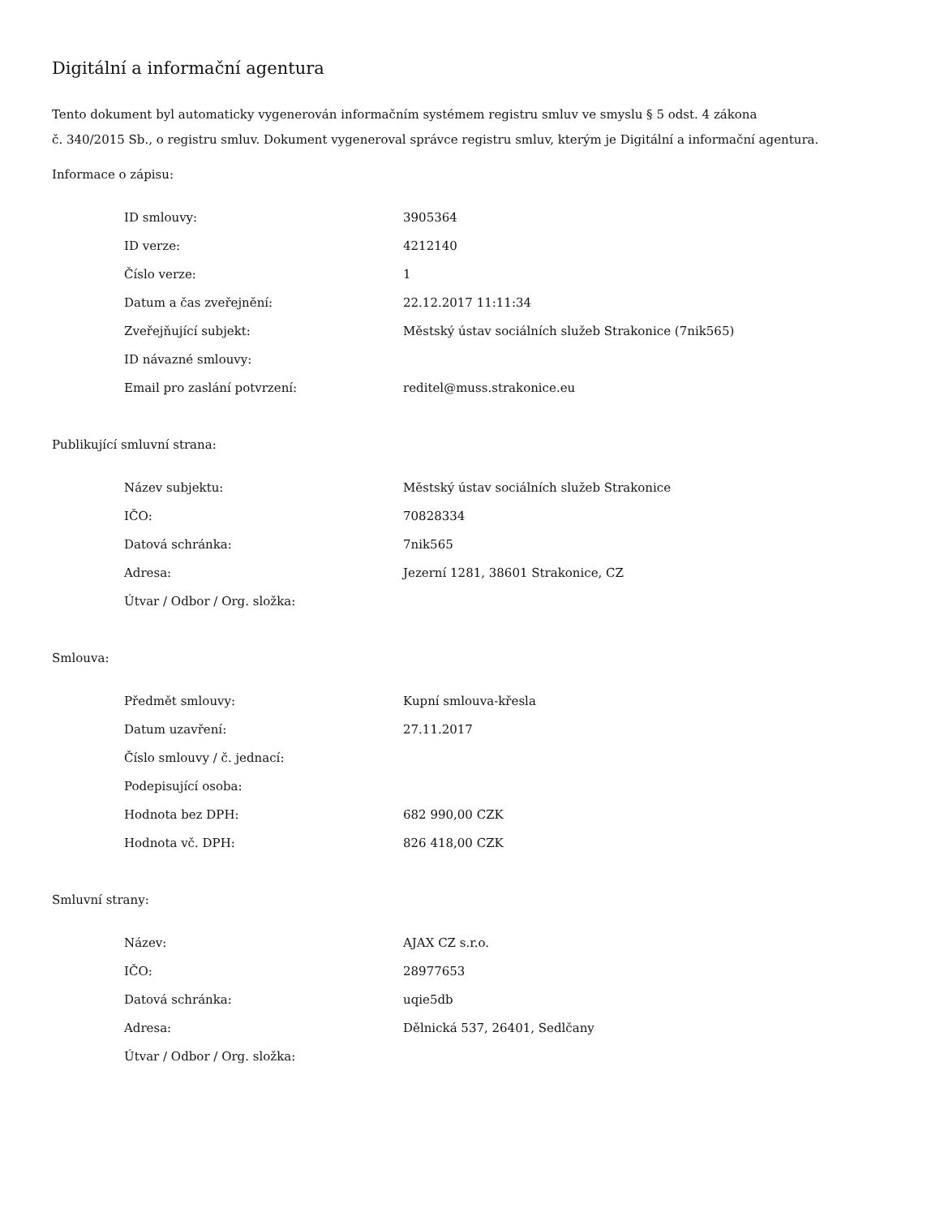Digitální a informační agentura
Tento dokument byl automaticky vygenerován informačním systémem registru smluv ve smyslu § 5 odst. 4 zákona
č. 340/2015 Sb., o registru smluv. Dokument vygeneroval správce registru smluv, kterým je Digitální a informační agentura.
Informace o zápisu:
| ID smlouvy: | 3905364 |
| ID verze: | 4212140 |
| Číslo verze: | 1 |
| Datum a čas zveřejnění: | 22.12.2017 11:11:34 |
| Zveřejňující subjekt: | Městský ústav sociálních služeb Strakonice (7nik565) |
| ID návazné smlouvy: | |
| Email pro zaslání potvrzení: | reditel@muss.strakonice.eu |
Publikující smluvní strana:
| Název subjektu: | Městský ústav sociálních služeb Strakonice |
| IČO: | 70828334 |
| Datová schránka: | 7nik565 |
| Adresa: | Jezerní 1281, 38601 Strakonice, CZ |
| Útvar / Odbor / Org. složka: | |
Smlouva:
| Předmět smlouvy: | Kupní smlouva-křesla |
| Datum uzavření: | 27.11.2017 |
| Číslo smlouvy / č. jednací: | |
| Podepisující osoba: | |
| Hodnota bez DPH: | 682 990,00 CZK |
| Hodnota vč. DPH: | 826 418,00 CZK |
Smluvní strany:
| Název: | AJAX CZ s.r.o. |
| IČO: | 28977653 |
| Datová schránka: | uqie5db |
| Adresa: | Dělnická 537, 26401, Sedlčany |
| Útvar / Odbor / Org. složka: | |